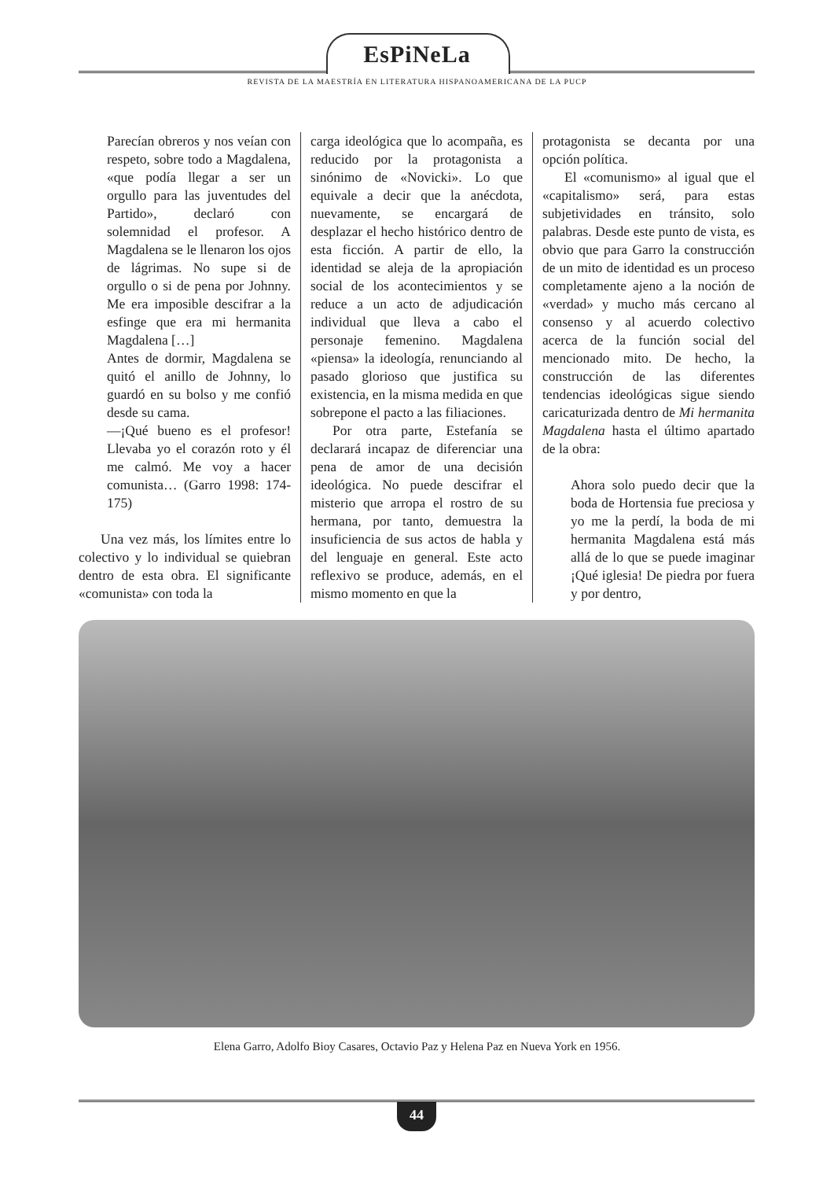EsPiNeLa
REVISTA DE LA MAESTRÍA EN LITERATURA HISPANOAMERICANA DE LA PUCP
Parecían obreros y nos veían con respeto, sobre todo a Magdalena, «que podía llegar a ser un orgullo para las juventudes del Partido», declaró con solemnidad el profesor. A Magdalena se le llenaron los ojos de lágrimas. No supe si de orgullo o si de pena por Johnny. Me era imposible descifrar a la esfinge que era mi hermanita Magdalena […]
Antes de dormir, Magdalena se quitó el anillo de Johnny, lo guardó en su bolso y me confió desde su cama.
—¡Qué bueno es el profesor! Llevaba yo el corazón roto y él me calmó. Me voy a hacer comunista… (Garro 1998: 174- 175)
Una vez más, los límites entre lo colectivo y lo individual se quiebran dentro de esta obra. El significante «comunista» con toda la
carga ideológica que lo acompaña, es reducido por la protagonista a sinónimo de «Novicki». Lo que equivale a decir que la anécdota, nuevamente, se encargará de desplazar el hecho histórico dentro de esta ficción. A partir de ello, la identidad se aleja de la apropiación social de los acontecimientos y se reduce a un acto de adjudicación individual que lleva a cabo el personaje femenino. Magdalena «piensa» la ideología, renunciando al pasado glorioso que justifica su existencia, en la misma medida en que sobrepone el pacto a las filiaciones.
Por otra parte, Estefanía se declarará incapaz de diferenciar una pena de amor de una decisión ideológica. No puede descifrar el misterio que arropa el rostro de su hermana, por tanto, demuestra la insuficiencia de sus actos de habla y del lenguaje en general. Este acto reflexivo se produce, además, en el mismo momento en que la
protagonista se decanta por una opción política.
El «comunismo» al igual que el «capitalismo» será, para estas subjetividades en tránsito, solo palabras. Desde este punto de vista, es obvio que para Garro la construcción de un mito de identidad es un proceso completamente ajeno a la noción de «verdad» y mucho más cercano al consenso y al acuerdo colectivo acerca de la función social del mencionado mito. De hecho, la construcción de las diferentes tendencias ideológicas sigue siendo caricaturizada dentro de Mi hermanita Magdalena hasta el último apartado de la obra:
Ahora solo puedo decir que la boda de Hortensia fue preciosa y yo me la perdí, la boda de mi hermanita Magdalena está más allá de lo que se puede imaginar ¡Qué iglesia! De piedra por fuera y por dentro,
Elena Garro, Adolfo Bioy Casares, Octavio Paz y Helena Paz en Nueva York en 1956.
44